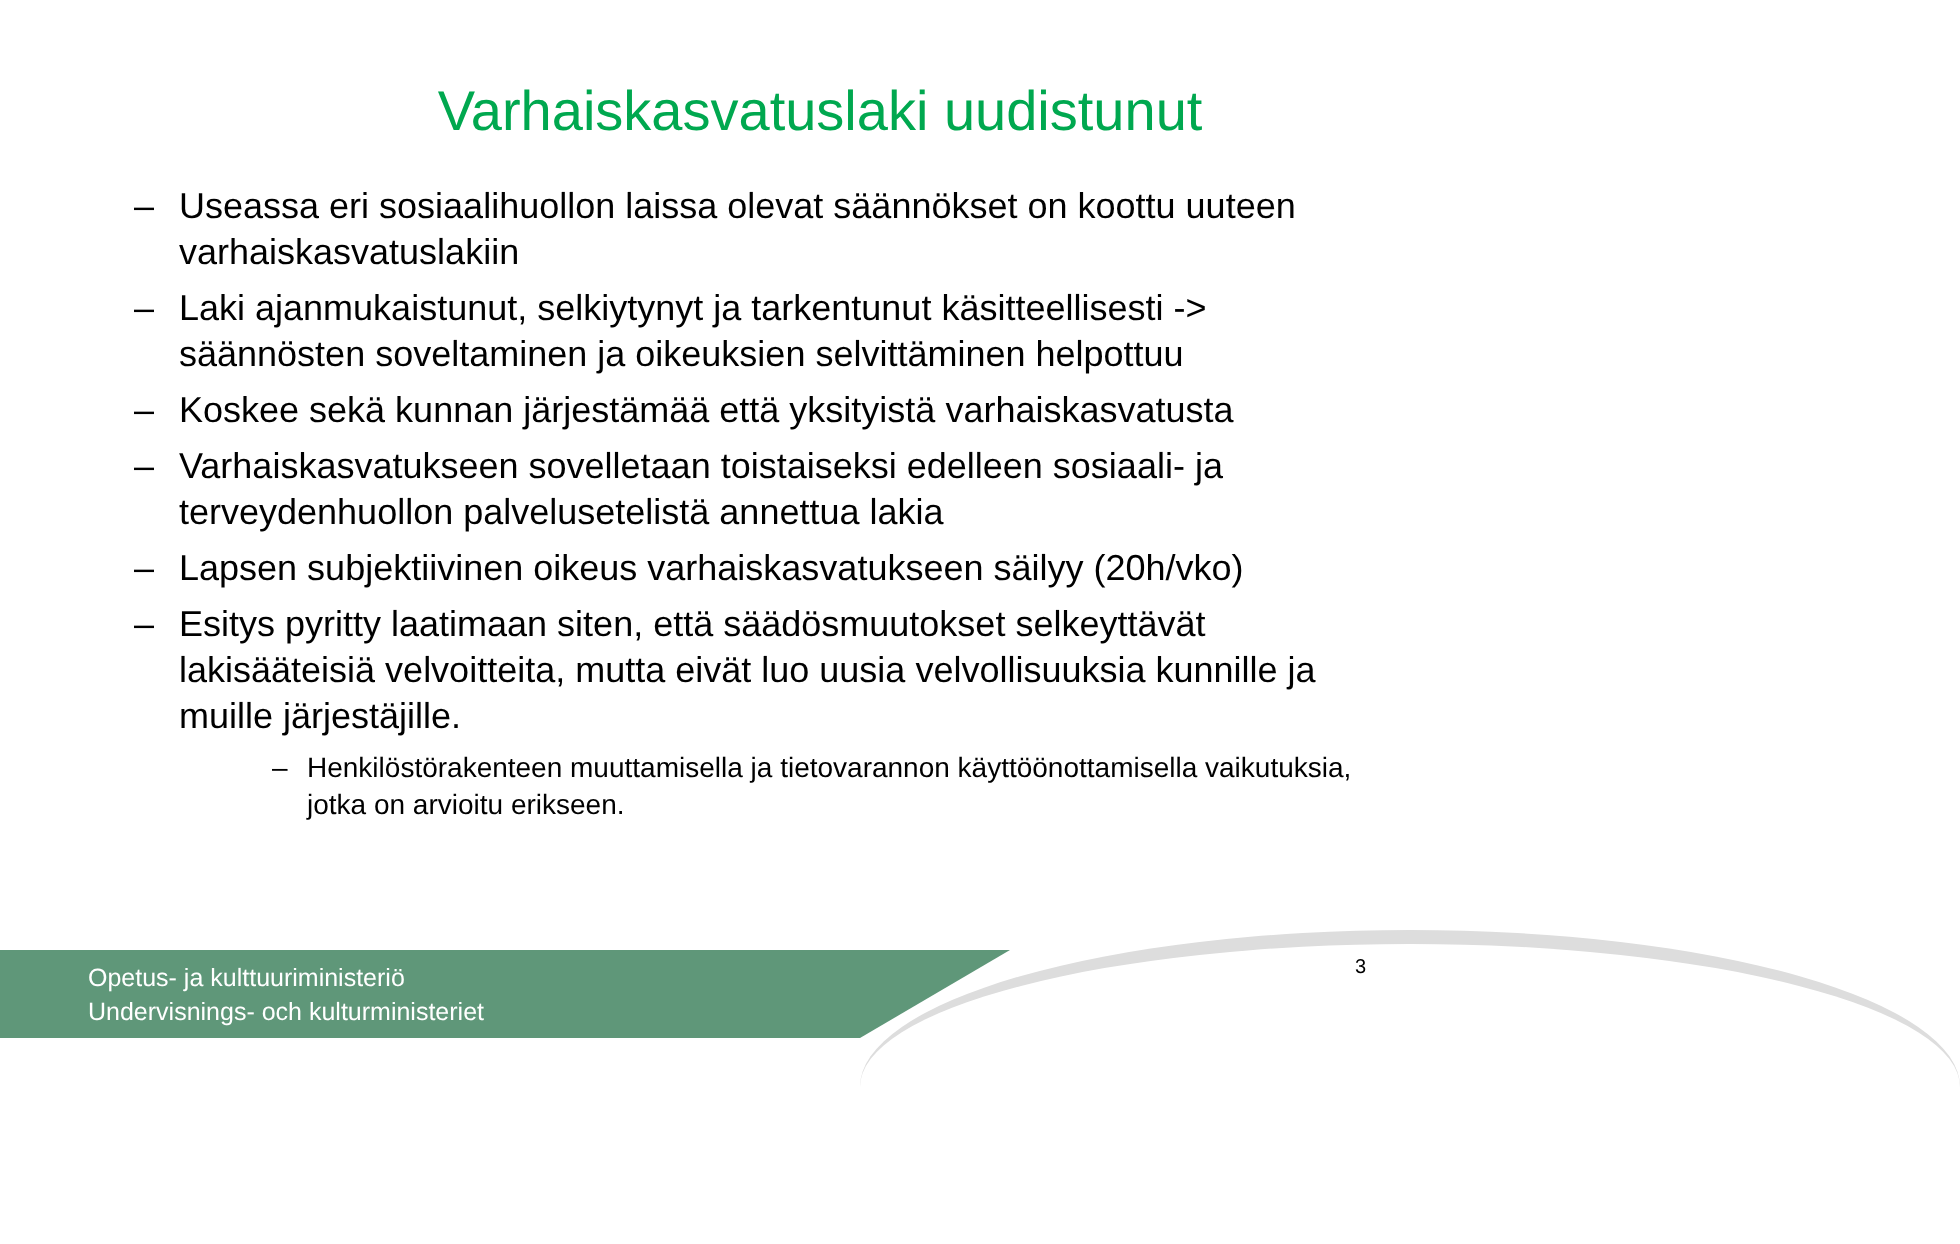Varhaiskasvatuslaki uudistunut
– Useassa eri sosiaalihuollon laissa olevat säännökset on koottu uuteen varhaiskasvatuslakiin
– Laki ajanmukaistunut, selkiytynyt ja tarkentunut käsitteellisesti -> säännösten soveltaminen ja oikeuksien selvittäminen helpottuu
– Koskee sekä kunnan järjestämää että yksityistä varhaiskasvatusta
– Varhaiskasvatukseen sovelletaan toistaiseksi edelleen sosiaali- ja terveydenhuollon palvelusetelistä annettua lakia
– Lapsen subjektiivinen oikeus varhaiskasvatukseen säilyy (20h/vko)
– Esitys pyritty laatimaan siten, että säädösmuutokset selkeyttävät lakisääteisiä velvoitteita, mutta eivät luo uusia velvollisuuksia kunnille ja muille järjestäjille.
– Henkilöstörakenteen muuttamisella ja tietovarannon käyttöönottamisella vaikutuksia, jotka on arvioitu erikseen.
Opetus- ja kulttuuriministeriö
Undervisnings- och kulturministeriet
3